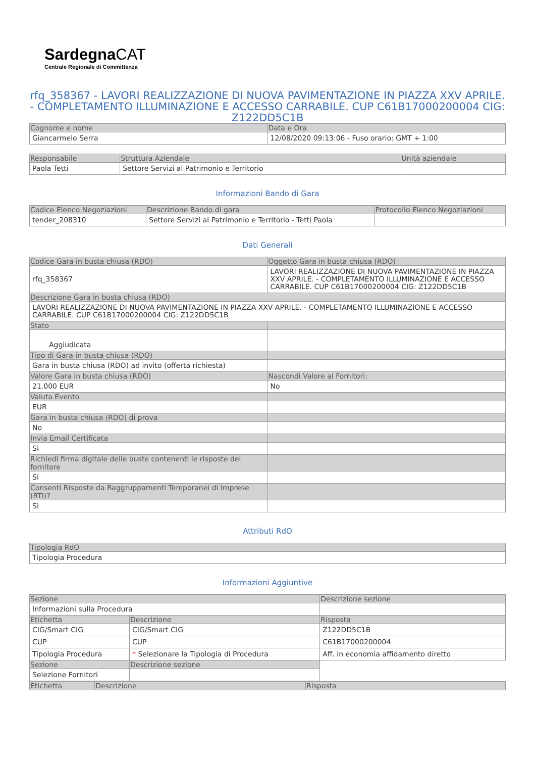Sardegna CAT
Centrale Regionale di Committenza
rfq_358367 - LAVORI REALIZZAZIONE DI NUOVA PAVIMENTAZIONE IN PIAZZA XXV APRILE. - COMPLETAMENTO ILLUMINAZIONE E ACCESSO CARRABILE. CUP C61B17000200004 CIG: Z122DD5C1B
| Cognome e nome | Data e Ora |
| --- | --- |
| Giancarmelo Serra | 12/08/2020 09:13:06 - Fuso orario: GMT + 1:00 |
| Responsabile | Struttura Aziendale | Unità aziendale |
| --- | --- | --- |
| Paola Tetti | Settore Servizi al Patrimonio e Territorio | |
Informazioni Bando di Gara
| Codice Elenco Negoziazioni | Descrizione Bando di gara | Protocollo Elenco Negoziazioni |
| --- | --- | --- |
| tender_208310 | Settore Servizi al Patrimonio e Territorio - Tetti Paola | |
Dati Generali
| Codice Gara in busta chiusa (RDO) | Oggetto Gara in busta chiusa (RDO) |
| --- | --- |
| rfq_358367 | LAVORI REALIZZAZIONE DI NUOVA PAVIMENTAZIONE IN PIAZZA XXV APRILE. - COMPLETAMENTO ILLUMINAZIONE E ACCESSO CARRABILE. CUP C61B17000200004 CIG: Z122DD5C1B |
| Descrizione Gara in busta chiusa (RDO) | |
| LAVORI REALIZZAZIONE DI NUOVA PAVIMENTAZIONE IN PIAZZA XXV APRILE. - COMPLETAMENTO ILLUMINAZIONE E ACCESSO CARRABILE. CUP C61B17000200004 CIG: Z122DD5C1B | |
| Stato | |
| Aggiudicata | |
| Tipo di Gara in busta chiusa (RDO) | |
| Gara in busta chiusa (RDO) ad invito (offerta richiesta) | |
| Valore Gara in busta chiusa (RDO) | Nascondi Valore ai Fornitori: |
| 21.000 EUR | No |
| Valuta Evento | |
| EUR | |
| Gara in busta chiusa (RDO) di prova | |
| No | |
| Invia Email Certificata | |
| Sì | |
| Richiedi firma digitale delle buste contenenti le risposte del fornitore | |
| Si | |
| Consenti Risposte da Raggruppamenti Temporanei di Imprese (RTI)? | |
| Sì | |
Attributi RdO
| Tipologia RdO |
| --- |
| Tipologia Procedura |
Informazioni Aggiuntive
| Sezione | | Descrizione sezione |
| --- | --- | --- |
| Informazioni sulla Procedura | | |
| Etichetta | Descrizione | Risposta |
| CIG/Smart CIG | CIG/Smart CIG | Z122DD5C1B |
| CUP | CUP | C61B17000200004 |
| Tipologia Procedura | * Selezionare la Tipologia di Procedura | Aff. in economia affidamento diretto |
| Sezione | Descrizione sezione | |
| Selezione Fornitori | | |
| Etichetta | Descrizione | Risposta |
| --- | --- | --- |